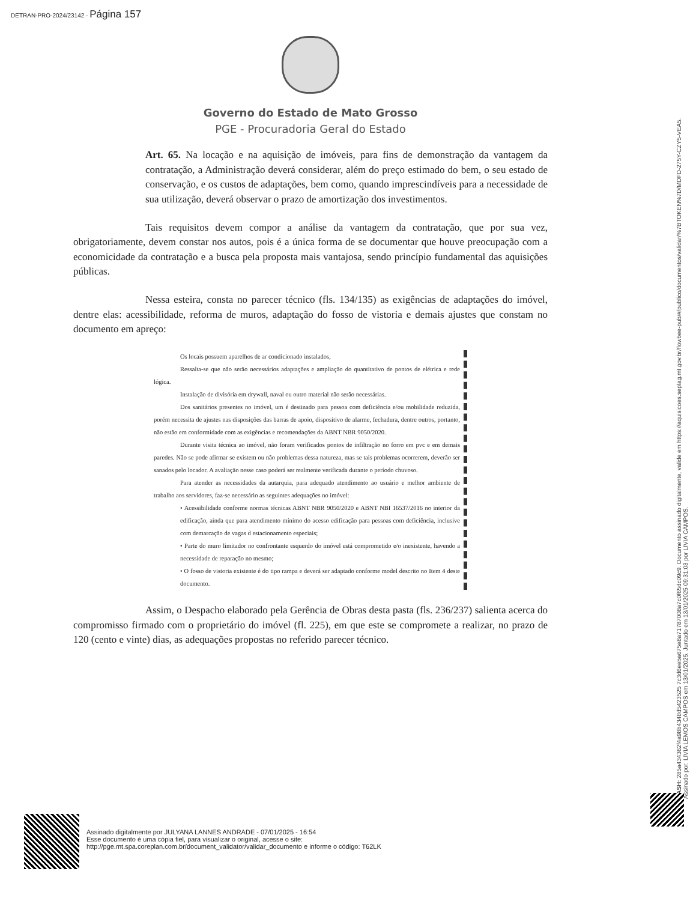DETRAN-PRO-2024/23142 - Página 157
Governo do Estado de Mato Grosso
PGE - Procuradoria Geral do Estado
Art. 65. Na locação e na aquisição de imóveis, para fins de demonstração da vantagem da contratação, a Administração deverá considerar, além do preço estimado do bem, o seu estado de conservação, e os custos de adaptações, bem como, quando imprescindíveis para a necessidade de sua utilização, deverá observar o prazo de amortização dos investimentos.
Tais requisitos devem compor a análise da vantagem da contratação, que por sua vez, obrigatoriamente, devem constar nos autos, pois é a única forma de se documentar que houve preocupação com a economicidade da contratação e a busca pela proposta mais vantajosa, sendo princípio fundamental das aquisições públicas.
Nessa esteira, consta no parecer técnico (fls. 134/135) as exigências de adaptações do imóvel, dentre elas: acessibilidade, reforma de muros, adaptação do fosso de vistoria e demais ajustes que constam no documento em apreço:
Os locais possuem aparelhos de ar condicionado instalados,
Ressalta-se que não serão necessários adaptações e ampliação do quantitativo de pontos de elétrica e rede lógica.
Instalação de divisória em drywall, naval ou outro material não serão necessárias.
Dos sanitários presentes no imóvel, um é destinado para pessoa com deficiência e/ou mobilidade reduzida, porém necessita de ajustes nas disposições das barras de apoio, dispositivo de alarme, fechadura, dentre outros, portanto, não estão em conformidade com as exigências e recomendações da ABNT NBR 9050/2020.
Durante visita técnica ao imóvel, não foram verificados pontos de infiltração no forro em pvc e em demais paredes. Não se pode afirmar se existem ou não problemas dessa natureza, mas se tais problemas ocorrerem, deverão ser sanados pelo locador. A avaliação nesse caso poderá ser realmente verificada durante o período chuvoso.
Para atender as necessidades da autarquia, para adequado atendimento ao usuário e melhor ambiente de trabalho aos servidores, faz-se necessário as seguintes adequações no imóvel:
• Acessibilidade conforme normas técnicas ABNT NBR 9050/2020 e ABNT NBI 16537/2016 no interior da edificação, ainda que para atendimento mínimo do acesso edificação para pessoas com deficiência, inclusive com demarcação de vagas d estacionamento especiais;
• Parte do muro limitador no confrontante esquerdo do imóvel está comprometido e/o inexistente, havendo a necessidade de reparação no mesmo;
• O fosso de vistoria existente é do tipo rampa e deverá ser adaptado conforme model descrito no Item 4 deste documento.
Assim, o Despacho elaborado pela Gerência de Obras desta pasta (fls. 236/237) salienta acerca do compromisso firmado com o proprietário do imóvel (fl. 225), em que este se compromete a realizar, no prazo de 120 (cento e vinte) dias, as adequações propostas no referido parecer técnico.
HASH: 285a434362f4a98b4348d5423525 7c3d6eeba675e8a71787008a7c0f65dc09c9. Documento assinado digitalmente, valide em https://aquisicoes.seplag.mt.gov.br/flowbee-pub/#/publico/documentos/validar/%7BTOKEN%7D/MDFD-275Y-CZY5-VEA5.
Assinado por: LIVIA LEMOS CAMPOS em 13/01/2025. Juntado em 13/01/2025 09:31:03 por LIVIA CAMPOS.
Assinado digitalmente por JULYANA LANNES ANDRADE - 07/01/2025 - 16:54
Esse documento é uma cópia fiel, para visualizar o original, acesse o site:
http://pge.mt.spa.coreplan.com.br/document_validator/validar_documento e informe o código: T62LK